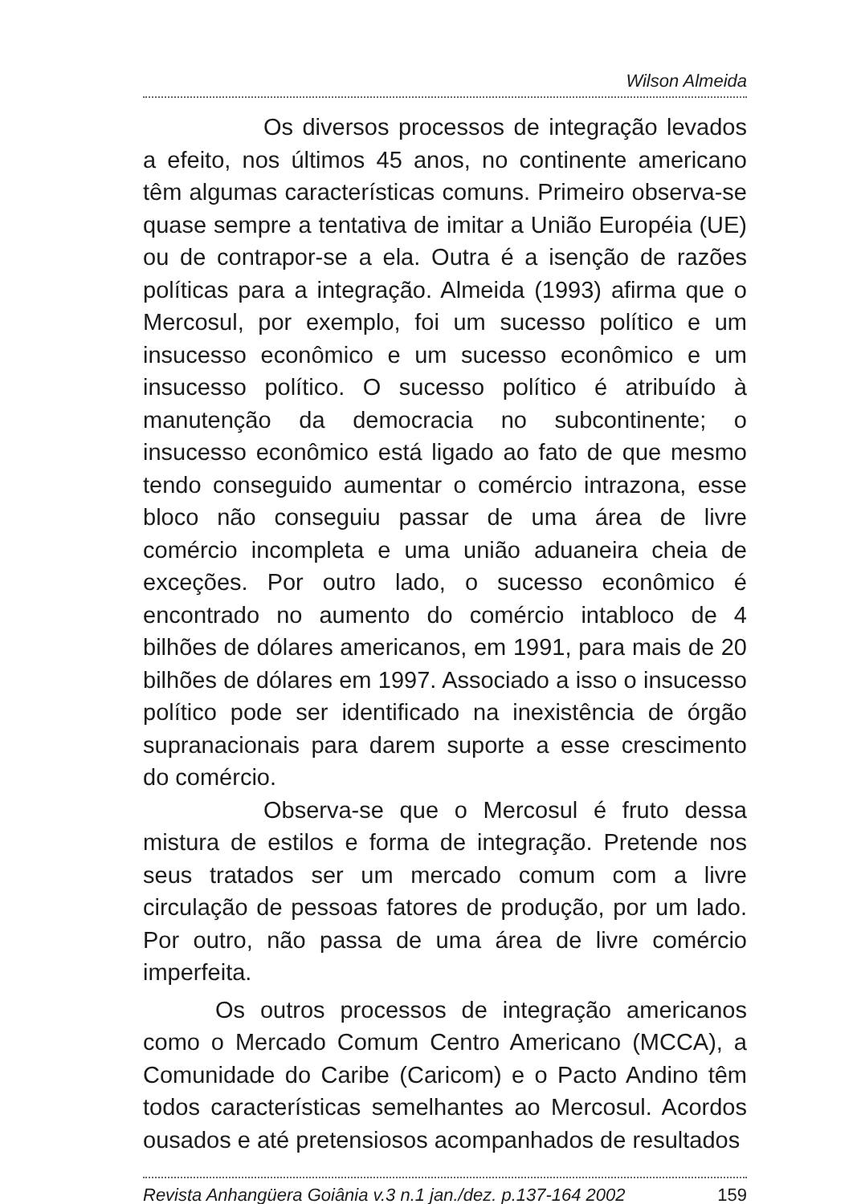Wilson Almeida
Os diversos processos de integração levados a efeito, nos últimos 45 anos, no continente americano têm algumas características comuns. Primeiro observa-se quase sempre a tentativa de imitar a União Européia (UE) ou de contrapor-se a ela. Outra é a isenção de razões políticas para a integração. Almeida (1993) afirma que o Mercosul, por exemplo, foi um sucesso político e um insucesso econômico e um sucesso econômico e um insucesso político. O sucesso político é atribuído à manutenção da democracia no subcontinente; o insucesso econômico está ligado ao fato de que mesmo tendo conseguido aumentar o comércio intrazona, esse bloco não conseguiu passar de uma área de livre comércio incompleta e uma união aduaneira cheia de exceções. Por outro lado, o sucesso econômico é encontrado no aumento do comércio intabloco de 4 bilhões de dólares americanos, em 1991, para mais de 20 bilhões de dólares em 1997. Associado a isso o insucesso político pode ser identificado na inexistência de órgão supranacionais para darem suporte a esse crescimento do comércio.
Observa-se que o Mercosul é fruto dessa mistura de estilos e forma de integração. Pretende nos seus tratados ser um mercado comum com a livre circulação de pessoas fatores de produção, por um lado. Por outro, não passa de uma área de livre comércio imperfeita.
Os outros processos de integração americanos como o Mercado Comum Centro Americano (MCCA), a Comunidade do Caribe (Caricom) e o Pacto Andino têm todos características semelhantes ao Mercosul. Acordos ousados e até pretensiosos acompanhados de resultados
Revista Anhangüera Goiânia v.3 n.1 jan./dez. p.137-164 2002 159